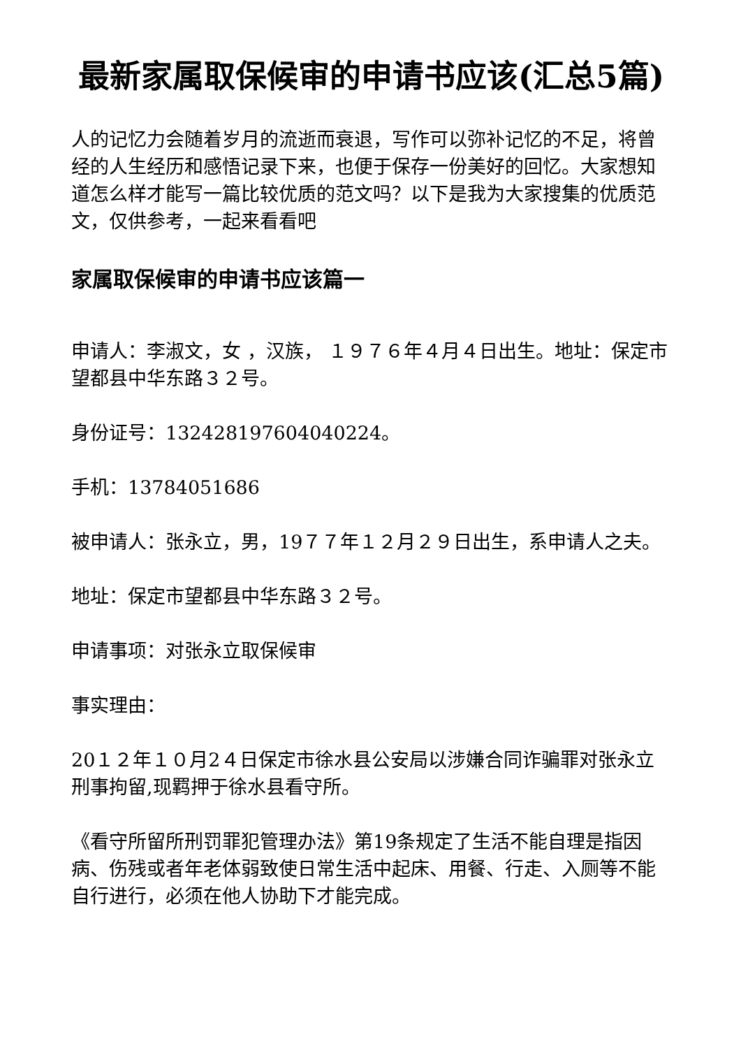最新家属取保候审的申请书应该(汇总5篇)
人的记忆力会随着岁月的流逝而衰退，写作可以弥补记忆的不足，将曾经的人生经历和感悟记录下来，也便于保存一份美好的回忆。大家想知道怎么样才能写一篇比较优质的范文吗？以下是我为大家搜集的优质范文，仅供参考，一起来看看吧
家属取保候审的申请书应该篇一
申请人：李淑文，女 ，汉族， １９７６年４月４日出生。地址：保定市望都县中华东路３２号。
身份证号：132428197604040224。
手机：13784051686
被申请人：张永立，男，19７７年１２月２９日出生，系申请人之夫。
地址：保定市望都县中华东路３２号。
申请事项：对张永立取保候审
事实理由：
20１２年１０月2４日保定市徐水县公安局以涉嫌合同诈骗罪对张永立刑事拘留,现羁押于徐水县看守所。
《看守所留所刑罚罪犯管理办法》第19条规定了生活不能自理是指因病、伤残或者年老体弱致使日常生活中起床、用餐、行走、入厕等不能自行进行，必须在他人协助下才能完成。